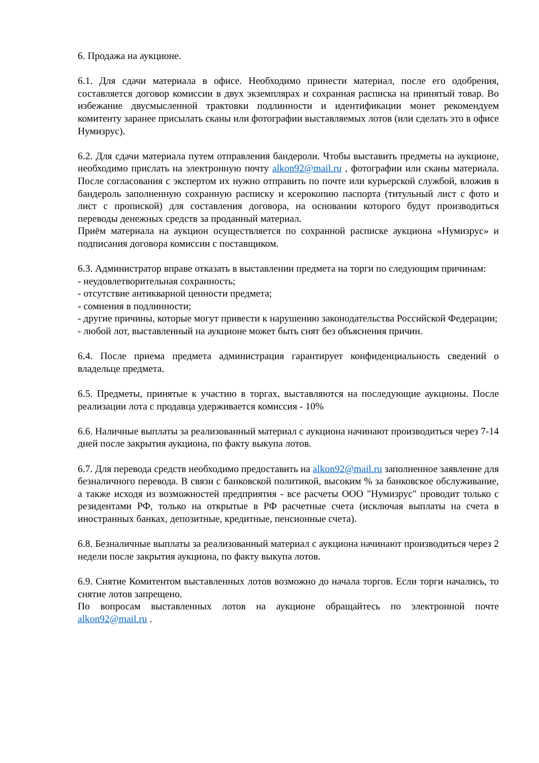6. Продажа на аукционе.
6.1. Для сдачи материала в офисе. Необходимо принести материал, после его одобрения, составляется договор комиссии в двух экземплярах и сохранная расписка на принятый товар. Во избежание двусмысленной трактовки подлинности и идентификации монет рекомендуем комитенту заранее присылать сканы или фотографии выставляемых лотов (или сделать это в офисе Нумизрус).
6.2. Для сдачи материала путем отправления бандероли. Чтобы выставить предметы на аукционе, необходимо прислать на электронную почту alkon92@mail.ru , фотографии или сканы материала. После согласования с экспертом их нужно отправить по почте или курьерской службой, вложив в бандероль заполненную сохранную расписку и ксерокопию паспорта (титульный лист с фото и лист с пропиской) для составления договора, на основании которого будут производиться переводы денежных средств за проданный материал.
Приём материала на аукцион осуществляется по сохранной расписке аукциона «Нумизрус» и подписания договора комиссии с поставщиком.
6.3. Администратор вправе отказать в выставлении предмета на торги по следующим причинам:
- неудовлетворительная сохранность;
- отсутствие антикварной ценности предмета;
- сомнения в подлинности;
- другие причины, которые могут привести к нарушению законодательства Российской Федерации;
- любой лот, выставленный на аукционе может быть снят без объяснения причин.
6.4. После приема предмета администрация гарантирует конфиденциальность сведений о владельце предмета.
6.5. Предметы, принятые к участию в торгах, выставляются на последующие аукционы. После реализации лота с продавца удерживается комиссия - 10%
6.6. Наличные выплаты за реализованный материал с аукциона начинают производиться через 7-14 дней после закрытия аукциона, по факту выкупа лотов.
6.7. Для перевода средств необходимо предоставить на alkon92@mail.ru заполненное заявление для безналичного перевода. В связи с банковской политикой, высоким % за банковское обслуживание, а также исходя из возможностей предприятия - все расчеты ООО "Нумизрус" проводит только с резидентами РФ, только на открытые в РФ расчетные счета (исключая выплаты на счета в иностранных банках, депозитные, кредитные, пенсионные счета).
6.8. Безналичные выплаты за реализованный материал с аукциона начинают производиться через 2 недели после закрытия аукциона, по факту выкупа лотов.
6.9. Снятие Комитентом выставленных лотов возможно до начала торгов. Если торги начались, то снятие лотов запрещено.
По вопросам выставленных лотов на аукционе обращайтесь по электронной почте alkon92@mail.ru .